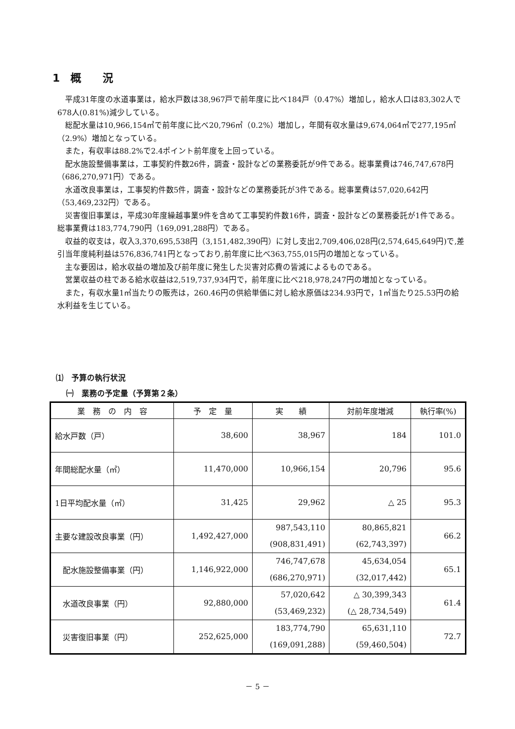1　概　　況
平成31年度の水道事業は，給水戸数は38,967戸で前年度に比べ184戸（0.47%）増加し，給水人口は83,302人で678人(0.81%)減少している。
総配水量は10,966,154㎥で前年度に比べ20,796㎥（0.2%）増加し，年間有収水量は9,674,064㎥で277,195㎥（2.9%）増加となっている。
また，有収率は88.2%で2.4ポイント前年度を上回っている。
配水施設整備事業は，工事契約件数26件，調査・設計などの業務委託が9件である。総事業費は746,747,678円（686,270,971円）である。
水道改良事業は，工事契約件数5件，調査・設計などの業務委託が3件である。総事業費は57,020,642円（53,469,232円）である。
災害復旧事業は，平成30年度繰越事業9件を含めて工事契約件数16件，調査・設計などの業務委託が1件である。総事業費は183,774,790円（169,091,288円）である。
収益的収支は，収入3,370,695,538円（3,151,482,390円）に対し支出2,709,406,028円(2,574,645,649円)で,差引当年度純利益は576,836,741円となっており,前年度に比べ363,755,015円の増加となっている。
主な要因は，給水収益の増加及び前年度に発生した災害対応費の皆減によるものである。
営業収益の柱である給水収益は2,519,737,934円で，前年度に比べ218,978,247円の増加となっている。
また，有収水量1㎥当たりの販売は，260.46円の供給単価に対し給水原価は234.93円で，1㎥当たり25.53円の給水利益を生じている。
⑴　予算の執行状況
㈠　業務の予定量（予算第２条）
| 業 務 の 内 容 | 予 定 量 | 実 績 | 対前年度増減 | 執行率(%) |
| --- | --- | --- | --- | --- |
| 給水戸数（戸） | 38,600 | 38,967 | 184 | 101.0 |
| 年間総配水量（㎥） | 11,470,000 | 10,966,154 | 20,796 | 95.6 |
| 1日平均配水量（㎥） | 31,425 | 29,962 | △ 25 | 95.3 |
| 主要な建設改良事業（円） | 1,492,427,000 | 987,543,110 (908,831,491) | 80,865,821 (62,743,397) | 66.2 |
| 配水施設整備事業（円） | 1,146,922,000 | 746,747,678 (686,270,971) | 45,634,054 (32,017,442) | 65.1 |
| 水道改良事業（円） | 92,880,000 | 57,020,642 (53,469,232) | △ 30,399,343 (△ 28,734,549) | 61.4 |
| 災害復旧事業（円） | 252,625,000 | 183,774,790 (169,091,288) | 65,631,110 (59,460,504) | 72.7 |
－ 5 －